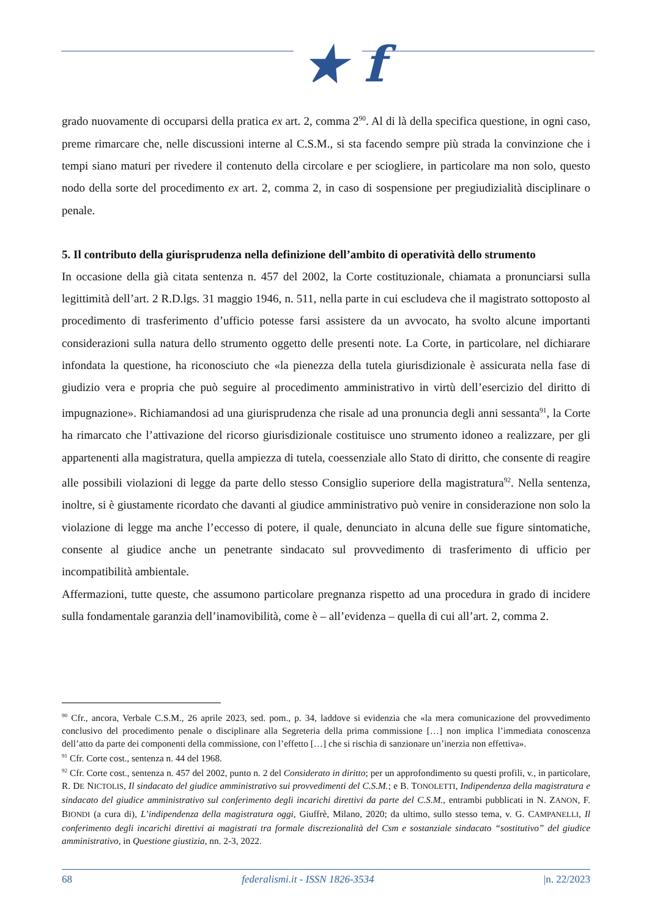★ f
grado nuovamente di occuparsi della pratica ex art. 2, comma 2<sup>90</sup>. Al di là della specifica questione, in ogni caso, preme rimarcare che, nelle discussioni interne al C.S.M., si sta facendo sempre più strada la convinzione che i tempi siano maturi per rivedere il contenuto della circolare e per sciogliere, in particolare ma non solo, questo nodo della sorte del procedimento ex art. 2, comma 2, in caso di sospensione per pregiudizialità disciplinare o penale.
5. Il contributo della giurisprudenza nella definizione dell’ambito di operatività dello strumento
In occasione della già citata sentenza n. 457 del 2002, la Corte costituzionale, chiamata a pronunciarsi sulla legittimità dell’art. 2 R.D.lgs. 31 maggio 1946, n. 511, nella parte in cui escludeva che il magistrato sottoposto al procedimento di trasferimento d’ufficio potesse farsi assistere da un avvocato, ha svolto alcune importanti considerazioni sulla natura dello strumento oggetto delle presenti note. La Corte, in particolare, nel dichiarare infondata la questione, ha riconosciuto che «la pienezza della tutela giurisdizionale è assicurata nella fase di giudizio vera e propria che può seguire al procedimento amministrativo in virtù dell’esercizio del diritto di impugnazione». Richiamandosi ad una giurisprudenza che risale ad una pronuncia degli anni sessanta<sup>91</sup>, la Corte ha rimarcato che l’attivazione del ricorso giurisdizionale costituisce uno strumento idoneo a realizzare, per gli appartenenti alla magistratura, quella ampiezza di tutela, coessenziale allo Stato di diritto, che consente di reagire alle possibili violazioni di legge da parte dello stesso Consiglio superiore della magistratura<sup>92</sup>. Nella sentenza, inoltre, si è giustamente ricordato che davanti al giudice amministrativo può venire in considerazione non solo la violazione di legge ma anche l’eccesso di potere, il quale, denunciato in alcuna delle sue figure sintomatiche, consente al giudice anche un penetrante sindacato sul provvedimento di trasferimento di ufficio per incompatibilità ambientale.
Affermazioni, tutte queste, che assumono particolare pregnanza rispetto ad una procedura in grado di incidere sulla fondamentale garanzia dell’inamovibilità, come è – all’evidenza – quella di cui all’art. 2, comma 2.
<sup>90</sup> Cfr., ancora, Verbale C.S.M., 26 aprile 2023, sed. pom., p. 34, laddove si evidenzia che «la mera comunicazione del provvedimento conclusivo del procedimento penale o disciplinare alla Segreteria della prima commissione […] non implica l’immediata conoscenza dell’atto da parte dei componenti della commissione, con l’effetto […] che si rischia di sanzionare un’inerzia non effettiva».
<sup>91</sup> Cfr. Corte cost., sentenza n. 44 del 1968.
<sup>92</sup> Cfr. Corte cost., sentenza n. 457 del 2002, punto n. 2 del Considerato in diritto; per un approfondimento su questi profili, v., in particolare, R. DE NICTOLIS, Il sindacato del giudice amministrativo sui provvedimenti del C.S.M.; e B. TONOLETTI, Indipendenza della magistratura e sindacato del giudice amministrativo sul conferimento degli incarichi direttivi da parte del C.S.M., entrambi pubblicati in N. ZANON, F. BIONDI (a cura di), L’indipendenza della magistratura oggi, Giuffrè, Milano, 2020; da ultimo, sullo stesso tema, v. G. CAMPANELLI, Il conferimento degli incarichi direttivi ai magistrati tra formale discrezionalità del Csm e sostanziale sindacato “sostitutivo” del giudice amministrativo, in Questione giustizia, nn. 2-3, 2022.
68 federalismi.it - ISSN 1826-3534 |n. 22/2023